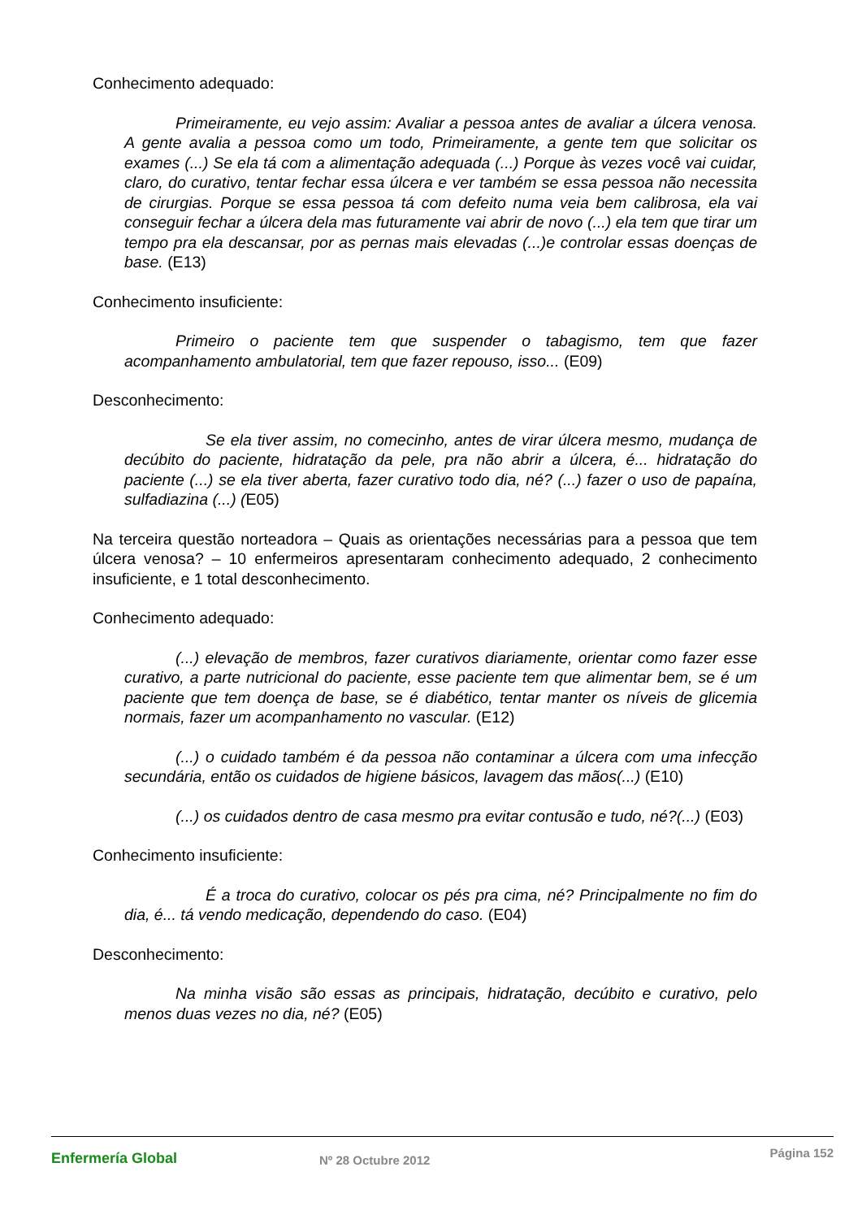Conhecimento adequado:
Primeiramente, eu vejo assim: Avaliar a pessoa antes de avaliar a úlcera venosa. A gente avalia a pessoa como um todo, Primeiramente, a gente tem que solicitar os exames (...) Se ela tá com a alimentação adequada (...) Porque às vezes você vai cuidar, claro, do curativo, tentar fechar essa úlcera e ver também se essa pessoa não necessita de cirurgias. Porque se essa pessoa tá com defeito numa veia bem calibrosa, ela vai conseguir fechar a úlcera dela mas futuramente vai abrir de novo (...) ela tem que tirar um tempo pra ela descansar, por as pernas mais elevadas (...)e controlar essas doenças de base. (E13)
Conhecimento insuficiente:
Primeiro o paciente tem que suspender o tabagismo, tem que fazer acompanhamento ambulatorial, tem que fazer repouso, isso... (E09)
Desconhecimento:
Se ela tiver assim, no comecinho, antes de virar úlcera mesmo, mudança de decúbito do paciente, hidratação da pele, pra não abrir a úlcera, é... hidratação do paciente (...) se ela tiver aberta, fazer curativo todo dia, né? (...) fazer o uso de papaína, sulfadiazina (...) (E05)
Na terceira questão norteadora – Quais as orientações necessárias para a pessoa que tem úlcera venosa? – 10 enfermeiros apresentaram conhecimento adequado, 2 conhecimento insuficiente, e 1 total desconhecimento.
Conhecimento adequado:
(...) elevação de membros, fazer curativos diariamente, orientar como fazer esse curativo, a parte nutricional do paciente, esse paciente tem que alimentar bem, se é um paciente que tem doença de base, se é diabético, tentar manter os níveis de glicemia normais, fazer um acompanhamento no vascular. (E12)
(...) o cuidado também é da pessoa não contaminar a úlcera com uma infecção secundária, então os cuidados de higiene básicos, lavagem das mãos(...) (E10)
(...) os cuidados dentro de casa mesmo pra evitar contusão e tudo, né?(...) (E03)
Conhecimento insuficiente:
É a troca do curativo, colocar os pés pra cima, né? Principalmente no fim do dia, é... tá vendo medicação, dependendo do caso. (E04)
Desconhecimento:
Na minha visão são essas as principais, hidratação, decúbito e curativo, pelo menos duas vezes no dia, né? (E05)
Enfermería Global
Nº 28 Octubre 2012
Página 152